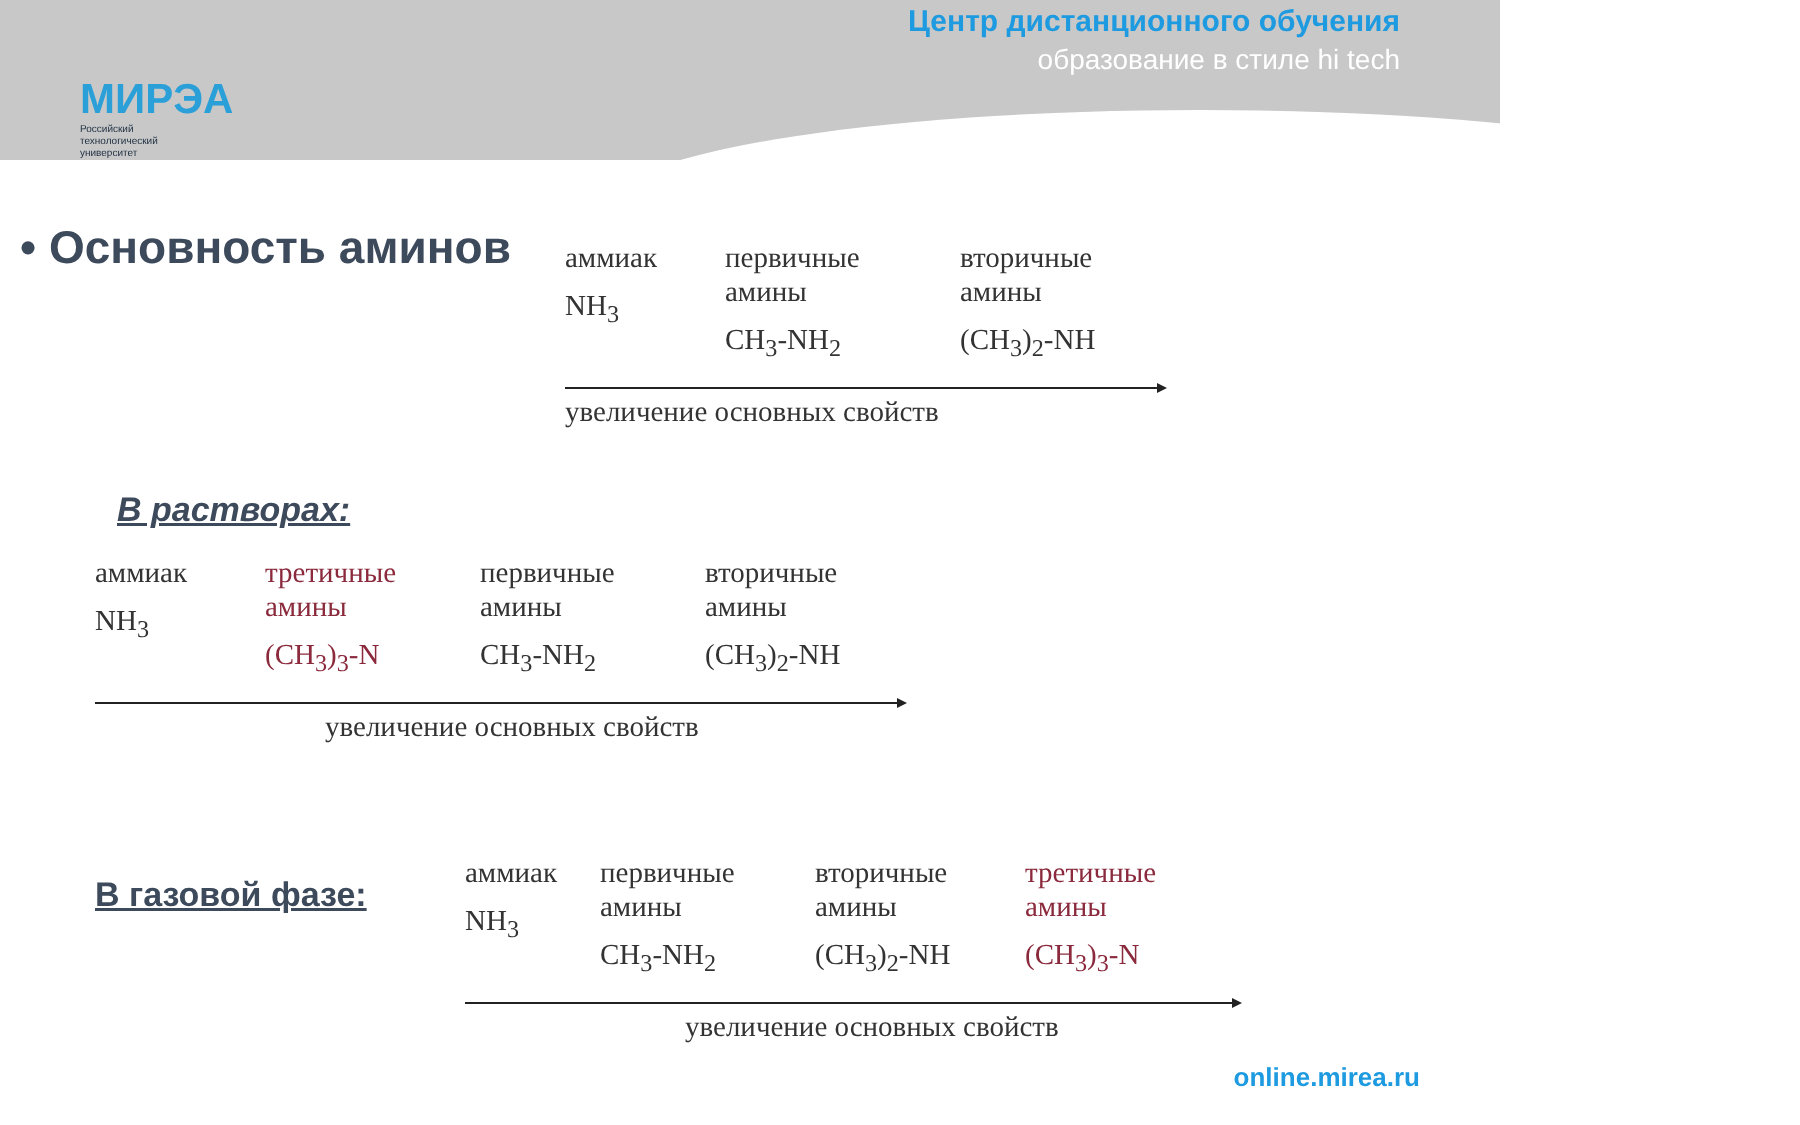МИРЭА
Российский
технологический
университет
Центр дистанционного обучения
образование в стиле hi tech
• Основность аминов
аммиак
NH<sub>3</sub>
первичные
амины
CH<sub>3</sub>-NH<sub>2</sub>
вторичные
амины
(CH<sub>3</sub>)<sub>2</sub>-NH
увеличение основных свойств
В растворах:
аммиак
NH<sub>3</sub>
третичные
амины
(CH<sub>3</sub>)<sub>3</sub>-N
первичные
амины
CH<sub>3</sub>-NH<sub>2</sub>
вторичные
амины
(CH<sub>3</sub>)<sub>2</sub>-NH
увеличение основных свойств
В газовой фазе:
аммиак
NH<sub>3</sub>
первичные
амины
CH<sub>3</sub>-NH<sub>2</sub>
вторичные
амины
(CH<sub>3</sub>)<sub>2</sub>-NH
третичные
амины
(CH<sub>3</sub>)<sub>3</sub>-N
увеличение основных свойств
online.mirea.ru